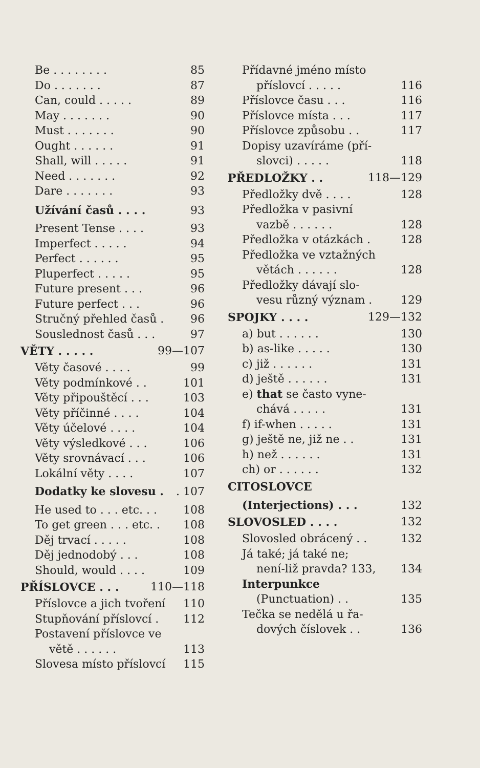Be . . . . . . . . 85
Do . . . . . . . 87
Can, could . . . . . 89
May . . . . . . . 90
Must . . . . . . . 90
Ought . . . . . . 91
Shall, will . . . . . 91
Need . . . . . . . 92
Dare . . . . . . . 93
Užívání časů . . . . 93
Present Tense . . . . 93
Imperfect . . . . . 94
Perfect . . . . . . 95
Pluperfect . . . . . 95
Future present . . . 96
Future perfect . . . 96
Stručný přehled časů . 96
Souslednost časů . . . 97
VĚTY . . . . . 99—107
Věty časové . . . . 99
Věty podmínkové . . 101
Věty připouštěcí . . . 103
Věty příčinné . . . . 104
Věty účelové . . . . 104
Věty výsledkové . . . 106
Věty srovnávací . . . 106
Lokální věty . . . . 107
Dodatky ke slovesu .. 107
He used to . . . etc. . . 108
To get green . . . etc. . 108
Děj trvací . . . . . 108
Děj jednodobý . . . 108
Should, would . . . . 109
PŘÍSLOVCE . . . 110—118
Příslovce a jich tvoření 110
Stupňování příslovcí . 112
Postavení příslovce ve
větě . . . . . . 113
Slovesa místo příslovcí 115
Přídavné jméno místo
příslovcí . . . . . 116
Příslovce času . . . 116
Příslovce místa . . . 117
Příslovce způsobu . . 117
Dopisy uzavíráme (pří-
slovci) . . . . . 118
PŘEDLOŽKY . . 118—129
Předložky dvě . . . . 128
Předložka v pasivní
vazbě . . . . . . 128
Předložka v otázkách . 128
Předložka ve vztažných
větách . . . . . . 128
Předložky dávají slo-
vesu různý význam . 129
SPOJKY . . . . 129—132
a) but . . . . . . 130
b) as-like . . . . . 130
c) již . . . . . . 131
d) ještě . . . . . . 131
e) that se často vyne-
chává . . . . . 131
f) if-when . . . . . 131
g) ještě ne, již ne . . 131
h) než . . . . . . 131
ch) or . . . . . . 132
CITOSLOVCE
(Interjections) . . . 132
SLOVOSLED . . . . 132
Slovosled obrácený . . 132
Já také; já také ne;
není-liž pravda? 133, 134
Interpunkce
(Punctuation) . . 135
Tečka se nedělá u řa-
dových číslovek . . 136